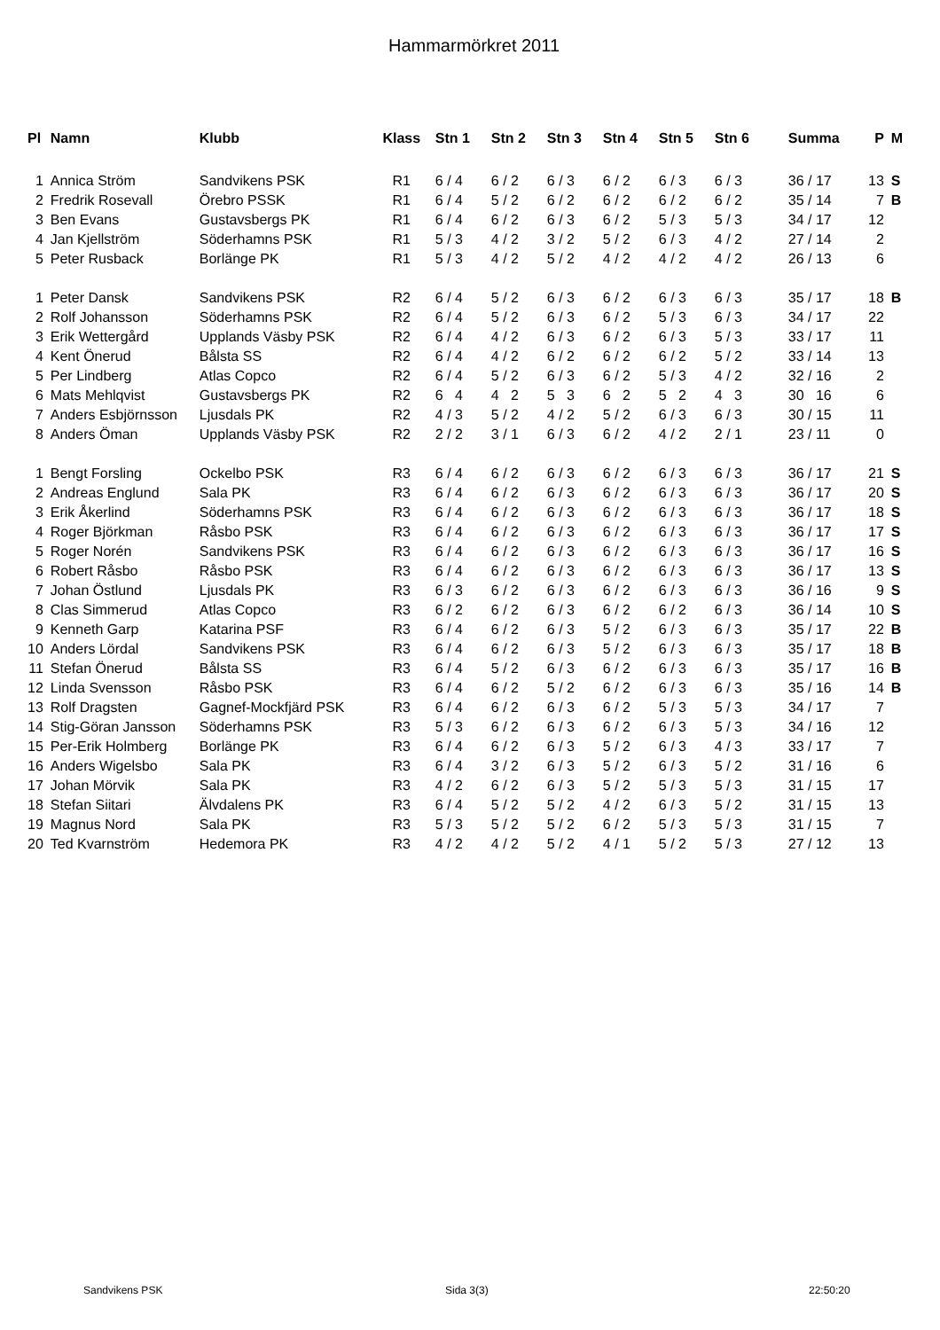Hammarmörkret 2011
| Pl | Namn | Klubb | Klass | Stn 1 | Stn 2 | Stn 3 | Stn 4 | Stn 5 | Stn 6 | Summa | P | M |
| --- | --- | --- | --- | --- | --- | --- | --- | --- | --- | --- | --- | --- |
| 1 | Annica Ström | Sandvikens PSK | R1 | 6 / 4 | 6 / 2 | 6 / 3 | 6 / 2 | 6 / 3 | 6 / 3 | 36 / 17 | 13 | S |
| 2 | Fredrik Rosevall | Örebro PSSK | R1 | 6 / 4 | 5 / 2 | 6 / 2 | 6 / 2 | 6 / 2 | 6 / 2 | 35 / 14 | 7 | B |
| 3 | Ben Evans | Gustavsbergs PK | R1 | 6 / 4 | 6 / 2 | 6 / 3 | 6 / 2 | 5 / 3 | 5 / 3 | 34 / 17 | 12 | |
| 4 | Jan Kjellström | Söderhamns PSK | R1 | 5 / 3 | 4 / 2 | 3 / 2 | 5 / 2 | 6 / 3 | 4 / 2 | 27 / 14 | 2 | |
| 5 | Peter Rusback | Borlänge PK | R1 | 5 / 3 | 4 / 2 | 5 / 2 | 4 / 2 | 4 / 2 | 4 / 2 | 26 / 13 | 6 | |
| 1 | Peter Dansk | Sandvikens PSK | R2 | 6 / 4 | 5 / 2 | 6 / 3 | 6 / 2 | 6 / 3 | 6 / 3 | 35 / 17 | 18 | B |
| 2 | Rolf Johansson | Söderhamns PSK | R2 | 6 / 4 | 5 / 2 | 6 / 3 | 6 / 2 | 5 / 3 | 6 / 3 | 34 / 17 | 22 | |
| 3 | Erik Wettergård | Upplands Väsby PSK | R2 | 6 / 4 | 4 / 2 | 6 / 3 | 6 / 2 | 6 / 3 | 5 / 3 | 33 / 17 | 11 | |
| 4 | Kent Önerud | Bålsta SS | R2 | 6 / 4 | 4 / 2 | 6 / 2 | 6 / 2 | 6 / 2 | 5 / 2 | 33 / 14 | 13 | |
| 5 | Per Lindberg | Atlas Copco | R2 | 6 / 4 | 5 / 2 | 6 / 3 | 6 / 2 | 5 / 3 | 4 / 2 | 32 / 16 | 2 | |
| 6 | Mats Mehlqvist | Gustavsbergs PK | R2 | 6 4 | 4 2 | 5 3 | 6 2 | 5 2 | 4 3 | 30 16 | 6 | |
| 7 | Anders Esbjörnsson | Ljusdals PK | R2 | 4 / 3 | 5 / 2 | 4 / 2 | 5 / 2 | 6 / 3 | 6 / 3 | 30 / 15 | 11 | |
| 8 | Anders Öman | Upplands Väsby PSK | R2 | 2 / 2 | 3 / 1 | 6 / 3 | 6 / 2 | 4 / 2 | 2 / 1 | 23 / 11 | 0 | |
| 1 | Bengt Forsling | Ockelbo PSK | R3 | 6 / 4 | 6 / 2 | 6 / 3 | 6 / 2 | 6 / 3 | 6 / 3 | 36 / 17 | 21 | S |
| 2 | Andreas Englund | Sala PK | R3 | 6 / 4 | 6 / 2 | 6 / 3 | 6 / 2 | 6 / 3 | 6 / 3 | 36 / 17 | 20 | S |
| 3 | Erik Åkerlind | Söderhamns PSK | R3 | 6 / 4 | 6 / 2 | 6 / 3 | 6 / 2 | 6 / 3 | 6 / 3 | 36 / 17 | 18 | S |
| 4 | Roger Björkman | Råsbo PSK | R3 | 6 / 4 | 6 / 2 | 6 / 3 | 6 / 2 | 6 / 3 | 6 / 3 | 36 / 17 | 17 | S |
| 5 | Roger Norén | Sandvikens PSK | R3 | 6 / 4 | 6 / 2 | 6 / 3 | 6 / 2 | 6 / 3 | 6 / 3 | 36 / 17 | 16 | S |
| 6 | Robert Råsbo | Råsbo PSK | R3 | 6 / 4 | 6 / 2 | 6 / 3 | 6 / 2 | 6 / 3 | 6 / 3 | 36 / 17 | 13 | S |
| 7 | Johan Östlund | Ljusdals PK | R3 | 6 / 3 | 6 / 2 | 6 / 3 | 6 / 2 | 6 / 3 | 6 / 3 | 36 / 16 | 9 | S |
| 8 | Clas Simmerud | Atlas Copco | R3 | 6 / 2 | 6 / 2 | 6 / 3 | 6 / 2 | 6 / 2 | 6 / 3 | 36 / 14 | 10 | S |
| 9 | Kenneth Garp | Katarina PSF | R3 | 6 / 4 | 6 / 2 | 6 / 3 | 5 / 2 | 6 / 3 | 6 / 3 | 35 / 17 | 22 | B |
| 10 | Anders Lördal | Sandvikens PSK | R3 | 6 / 4 | 6 / 2 | 6 / 3 | 5 / 2 | 6 / 3 | 6 / 3 | 35 / 17 | 18 | B |
| 11 | Stefan Önerud | Bålsta SS | R3 | 6 / 4 | 5 / 2 | 6 / 3 | 6 / 2 | 6 / 3 | 6 / 3 | 35 / 17 | 16 | B |
| 12 | Linda Svensson | Råsbo PSK | R3 | 6 / 4 | 6 / 2 | 5 / 2 | 6 / 2 | 6 / 3 | 6 / 3 | 35 / 16 | 14 | B |
| 13 | Rolf Dragsten | Gagnef-Mockfjärd PSK | R3 | 6 / 4 | 6 / 2 | 6 / 3 | 6 / 2 | 5 / 3 | 5 / 3 | 34 / 17 | 7 | |
| 14 | Stig-Göran Jansson | Söderhamns PSK | R3 | 5 / 3 | 6 / 2 | 6 / 3 | 6 / 2 | 6 / 3 | 5 / 3 | 34 / 16 | 12 | |
| 15 | Per-Erik Holmberg | Borlänge PK | R3 | 6 / 4 | 6 / 2 | 6 / 3 | 5 / 2 | 6 / 3 | 4 / 3 | 33 / 17 | 7 | |
| 16 | Anders Wigelsbo | Sala PK | R3 | 6 / 4 | 3 / 2 | 6 / 3 | 5 / 2 | 6 / 3 | 5 / 2 | 31 / 16 | 6 | |
| 17 | Johan Mörvik | Sala PK | R3 | 4 / 2 | 6 / 2 | 6 / 3 | 5 / 2 | 5 / 3 | 5 / 3 | 31 / 15 | 17 | |
| 18 | Stefan Siitari | Älvdalens PK | R3 | 6 / 4 | 5 / 2 | 5 / 2 | 4 / 2 | 6 / 3 | 5 / 2 | 31 / 15 | 13 | |
| 19 | Magnus Nord | Sala PK | R3 | 5 / 3 | 5 / 2 | 5 / 2 | 6 / 2 | 5 / 3 | 5 / 3 | 31 / 15 | 7 | |
| 20 | Ted Kvarnström | Hedemora PK | R3 | 4 / 2 | 4 / 2 | 5 / 2 | 4 / 1 | 5 / 2 | 5 / 3 | 27 / 12 | 13 | |
Sandvikens PSK Sida 3(3) 22:50:20